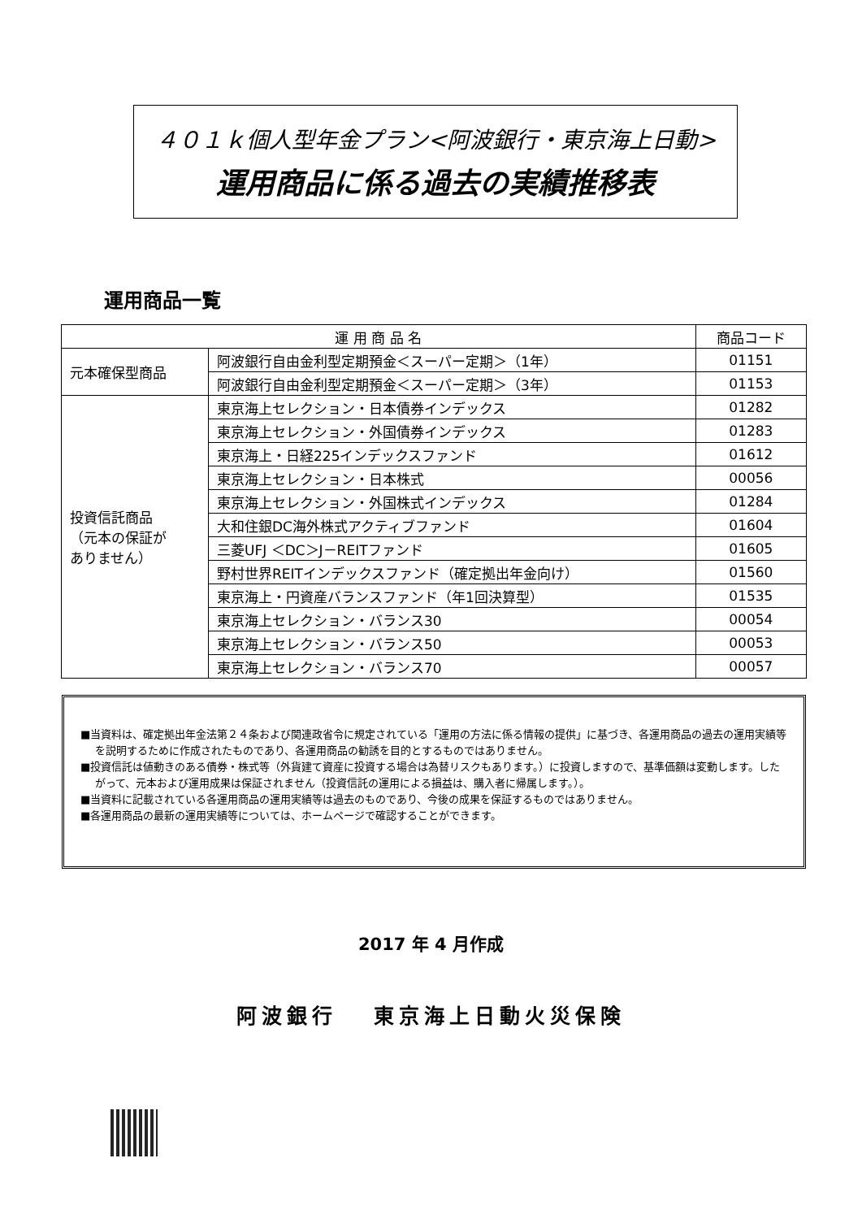４０１ｋ個人型年金プラン<阿波銀行・東京海上日動>
運用商品に係る過去の実績推移表
運用商品一覧
| 運 用 商 品 名 | | 商品コード |
| --- | --- | --- |
| 元本確保型商品 | 阿波銀行自由金利型定期預金＜スーパー定期＞（1年） | 01151 |
| | 阿波銀行自由金利型定期預金＜スーパー定期＞（3年） | 01153 |
| 投資信託商品 （元本の保証が ありません） | 東京海上セレクション・日本債券インデックス | 01282 |
| | 東京海上セレクション・外国債券インデックス | 01283 |
| | 東京海上・日経225インデックスファンド | 01612 |
| | 東京海上セレクション・日本株式 | 00056 |
| | 東京海上セレクション・外国株式インデックス | 01284 |
| | 大和住銀DC海外株式アクティブファンド | 01604 |
| | 三菱UFJ ＜DC＞J－REITファンド | 01605 |
| | 野村世界REITインデックスファンド（確定拠出年金向け） | 01560 |
| | 東京海上・円資産バランスファンド（年1回決算型） | 01535 |
| | 東京海上セレクション・バランス30 | 00054 |
| | 東京海上セレクション・バランス50 | 00053 |
| | 東京海上セレクション・バランス70 | 00057 |
■当資料は、確定拠出年金法第２４条および関連政省令に規定されている「運用の方法に係る情報の提供」に基づき、各運用商品の過去の運用実績等を説明するために作成されたものであり、各運用商品の勧誘を目的とするものではありません。
■投資信託は値動きのある債券・株式等（外貨建て資産に投資する場合は為替リスクもあります。）に投資しますので、基準価額は変動します。したがって、元本および運用成果は保証されません（投資信託の運用による損益は、購入者に帰属します。）。
■当資料に記載されている各運用商品の運用実績等は過去のものであり、今後の成果を保証するものではありません。
■各運用商品の最新の運用実績等については、ホームページで確認することができます。
2017 年 4 月作成
阿波銀行　 東京海上日動火災保険